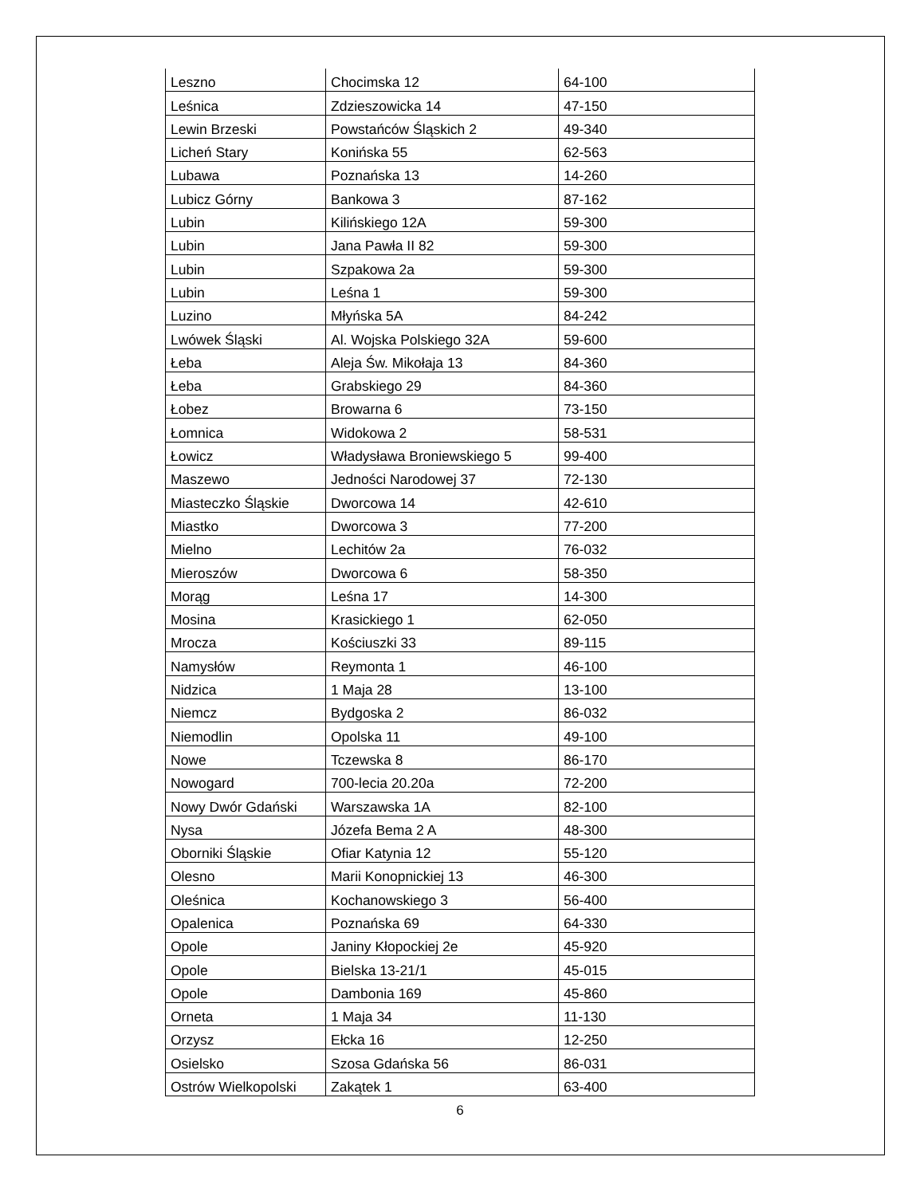| Leszno | Chocimska 12 | 64-100 |
| Leśnica | Zdzieszowicka 14 | 47-150 |
| Lewin Brzeski | Powstańców Śląskich 2 | 49-340 |
| Licheń Stary | Konińska 55 | 62-563 |
| Lubawa | Poznańska 13 | 14-260 |
| Lubicz Górny | Bankowa 3 | 87-162 |
| Lubin | Kilińskiego 12A | 59-300 |
| Lubin | Jana Pawła II 82 | 59-300 |
| Lubin | Szpakowa 2a | 59-300 |
| Lubin | Leśna 1 | 59-300 |
| Luzino | Młyńska 5A | 84-242 |
| Lwówek Śląski | Al. Wojska Polskiego 32A | 59-600 |
| Łeba | Aleja Św. Mikołaja 13 | 84-360 |
| Łeba | Grabskiego 29 | 84-360 |
| Łobez | Browarna 6 | 73-150 |
| Łomnica | Widokowa 2 | 58-531 |
| Łowicz | Władysława Broniewskiego 5 | 99-400 |
| Maszewo | Jedności Narodowej 37 | 72-130 |
| Miasteczko Śląskie | Dworcowa 14 | 42-610 |
| Miastko | Dworcowa 3 | 77-200 |
| Mielno | Lechitów 2a | 76-032 |
| Mieroszów | Dworcowa 6 | 58-350 |
| Morąg | Leśna 17 | 14-300 |
| Mosina | Krasickiego 1 | 62-050 |
| Mrocza | Kościuszki 33 | 89-115 |
| Namysłów | Reymonta 1 | 46-100 |
| Nidzica | 1 Maja 28 | 13-100 |
| Niemcz | Bydgoska 2 | 86-032 |
| Niemodlin | Opolska 11 | 49-100 |
| Nowe | Tczewska 8 | 86-170 |
| Nowogard | 700-lecia 20.20a | 72-200 |
| Nowy Dwór Gdański | Warszawska 1A | 82-100 |
| Nysa | Józefa Bema 2 A | 48-300 |
| Oborniki Śląskie | Ofiar Katynia 12 | 55-120 |
| Olesno | Marii Konopnickiej 13 | 46-300 |
| Oleśnica | Kochanowskiego 3 | 56-400 |
| Opalenica | Poznańska 69 | 64-330 |
| Opole | Janiny Kłopockiej 2e | 45-920 |
| Opole | Bielska 13-21/1 | 45-015 |
| Opole | Dambonia 169 | 45-860 |
| Orneta | 1 Maja 34 | 11-130 |
| Orzysz | Ełcka 16 | 12-250 |
| Osielsko | Szosa Gdańska 56 | 86-031 |
| Ostrów Wielkopolski | Zakątek 1 | 63-400 |
6